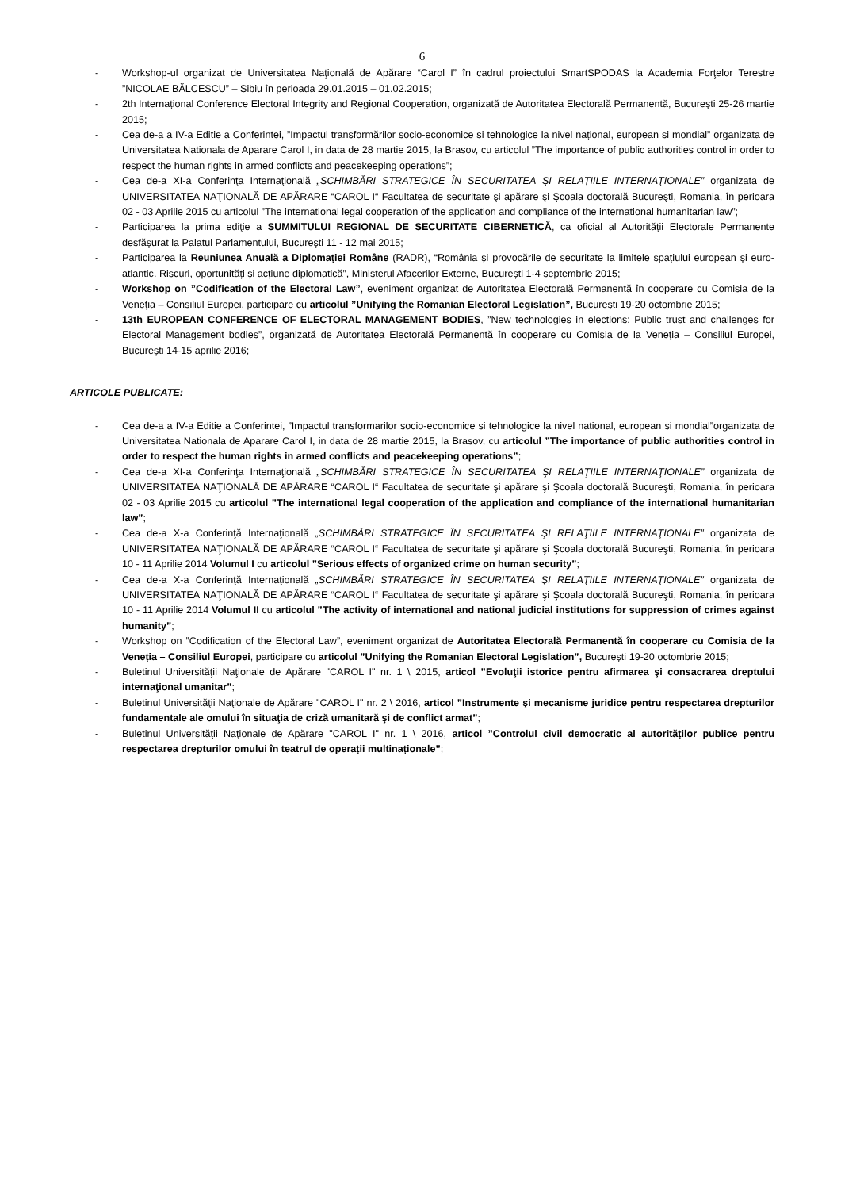6
- Workshop-ul organizat de Universitatea Naţională de Apărare “Carol I” în cadrul proiectului SmartSPODAS la Academia Forţelor Terestre ”NICOLAE BĂLCESCU” – Sibiu în perioada 29.01.2015 – 01.02.2015;
- 2th Internațional Conference Electoral Integrity and Regional Cooperation, organizată de Autoritatea Electorală Permanentă, București 25-26 martie 2015;
- Cea de-a a IV-a Editie a Conferintei, ”Impactul transformărilor socio-economice si tehnologice la nivel național, european si mondial” organizata de Universitatea Nationala de Aparare Carol I, in data de 28 martie 2015, la Brasov, cu articolul ”The importance of public authorities control in order to respect the human rights in armed conflicts and peacekeeping operations”;
- Cea de-a XI-a Conferinţa Internaţională „SCHIMBĂRI STRATEGICE ÎN SECURITATEA ŞI RELAŢIILE INTERNAŢIONALE” organizata de UNIVERSITATEA NAŢIONALĂ DE APĂRARE “CAROL I“ Facultatea de securitate şi apărare şi Şcoala doctorală Bucureşti, Romania, în perioara 02 - 03 Aprilie 2015 cu articolul ”The international legal cooperation of the application and compliance of the international humanitarian law”;
- Participarea la prima ediţie a SUMMITULUI REGIONAL DE SECURITATE CIBERNETICĂ, ca oficial al Autorității Electorale Permanente desfășurat la Palatul Parlamentului, București 11 - 12 mai 2015;
- Participarea la Reuniunea Anuală a Diplomației Române (RADR), “România și provocările de securitate la limitele spațiului european și euro-atlantic. Riscuri, oportunități și acțiune diplomatică”, Ministerul Afacerilor Externe, București 1-4 septembrie 2015;
- Workshop on ”Codification of the Electoral Law”, eveniment organizat de Autoritatea Electorală Permanentă în cooperare cu Comisia de la Veneția – Consiliul Europei, participare cu articolul ”Unifying the Romanian Electoral Legislation”, București 19-20 octombrie 2015;
- 13th EUROPEAN CONFERENCE OF ELECTORAL MANAGEMENT BODIES, ”New technologies in elections: Public trust and challenges for Electoral Management bodies”, organizată de Autoritatea Electorală Permanentă în cooperare cu Comisia de la Veneția – Consiliul Europei, București 14-15 aprilie 2016;
ARTICOLE PUBLICATE:
- Cea de-a a IV-a Editie a Conferintei, ”Impactul transformarilor socio-economice si tehnologice la nivel national, european si mondial”organizata de Universitatea Nationala de Aparare Carol I, in data de 28 martie 2015, la Brasov, cu articolul ”The importance of public authorities control in order to respect the human rights in armed conflicts and peacekeeping operations”;
- Cea de-a XI-a Conferinţa Internaţională „SCHIMBĂRI STRATEGICE ÎN SECURITATEA ŞI RELAŢIILE INTERNAŢIONALE” organizata de UNIVERSITATEA NAŢIONALĂ DE APĂRARE “CAROL I“ Facultatea de securitate şi apărare şi Şcoala doctorală Bucureşti, Romania, în perioara 02 - 03 Aprilie 2015 cu articolul ”The international legal cooperation of the application and compliance of the international humanitarian law”;
- Cea de-a X-a Conferinţă Internaţională „SCHIMBĂRI STRATEGICE ÎN SECURITATEA ŞI RELAŢIILE INTERNAŢIONALE” organizata de UNIVERSITATEA NAŢIONALĂ DE APĂRARE “CAROL I“ Facultatea de securitate şi apărare şi Şcoala doctorală Bucureşti, Romania, în perioara 10 - 11 Aprilie 2014 Volumul I cu articolul ”Serious effects of organized crime on human security”;
- Cea de-a X-a Conferinţă Internaţională „SCHIMBĂRI STRATEGICE ÎN SECURITATEA ŞI RELAŢIILE INTERNAŢIONALE” organizata de UNIVERSITATEA NAŢIONALĂ DE APĂRARE “CAROL I“ Facultatea de securitate şi apărare şi Şcoala doctorală Bucureşti, Romania, în perioara 10 - 11 Aprilie 2014 Volumul II cu articolul ”The activity of international and national judicial institutions for suppression of crimes against humanity”;
- Workshop on ”Codification of the Electoral Law”, eveniment organizat de Autoritatea Electorală Permanentă în cooperare cu Comisia de la Veneția – Consiliul Europei, participare cu articolul ”Unifying the Romanian Electoral Legislation”, București 19-20 octombrie 2015;
- Buletinul Universităţii Naţionale de Apărare "CAROL I" nr. 1 \ 2015, articol ”Evoluţii istorice pentru afirmarea şi consacrarea dreptului internaţional umanitar”;
- Buletinul Universităţii Naţionale de Apărare "CAROL I" nr. 2 \ 2016, articol ”Instrumente şi mecanisme juridice pentru respectarea drepturilor fundamentale ale omului în situaţia de criză umanitară şi de conflict armat”;
- Buletinul Universităţii Naţionale de Apărare "CAROL I" nr. 1 \ 2016, articol ”Controlul civil democratic al autorităților publice pentru respectarea drepturilor omului în teatrul de operații multinaționale”;